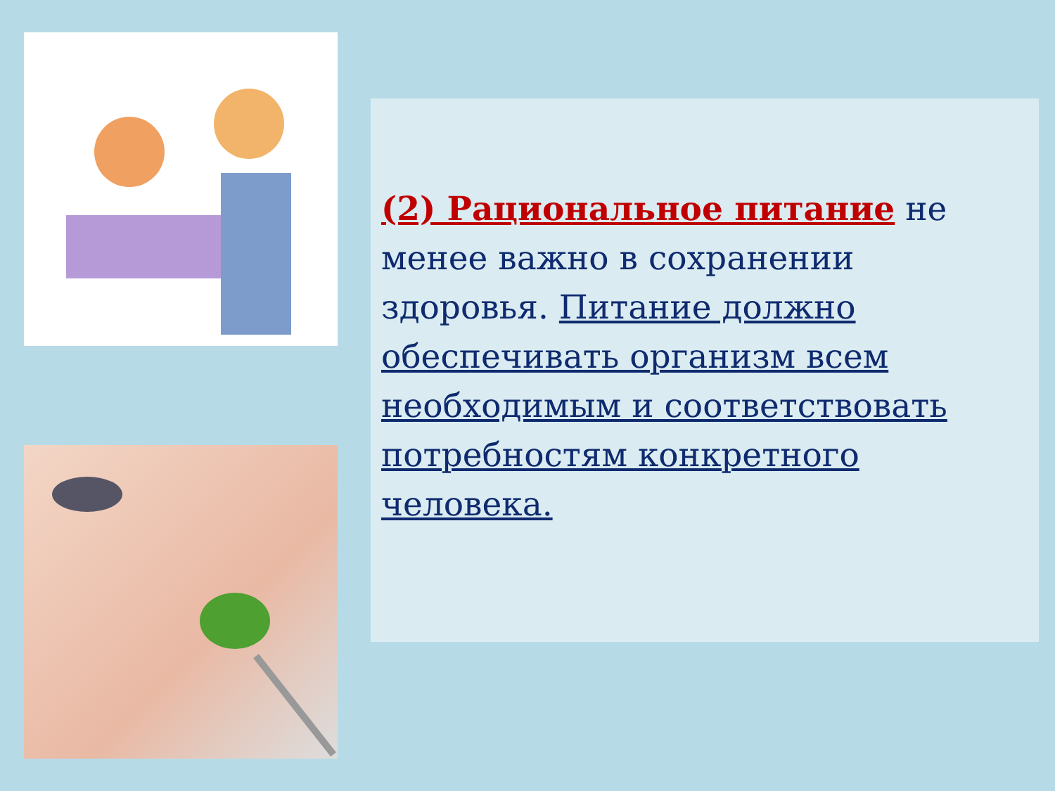(2) Рациональное питание не менее важно в сохранении здоровья. Питание должно обеспечивать организм всем необходимым и соответствовать потребностям конкретного человека.